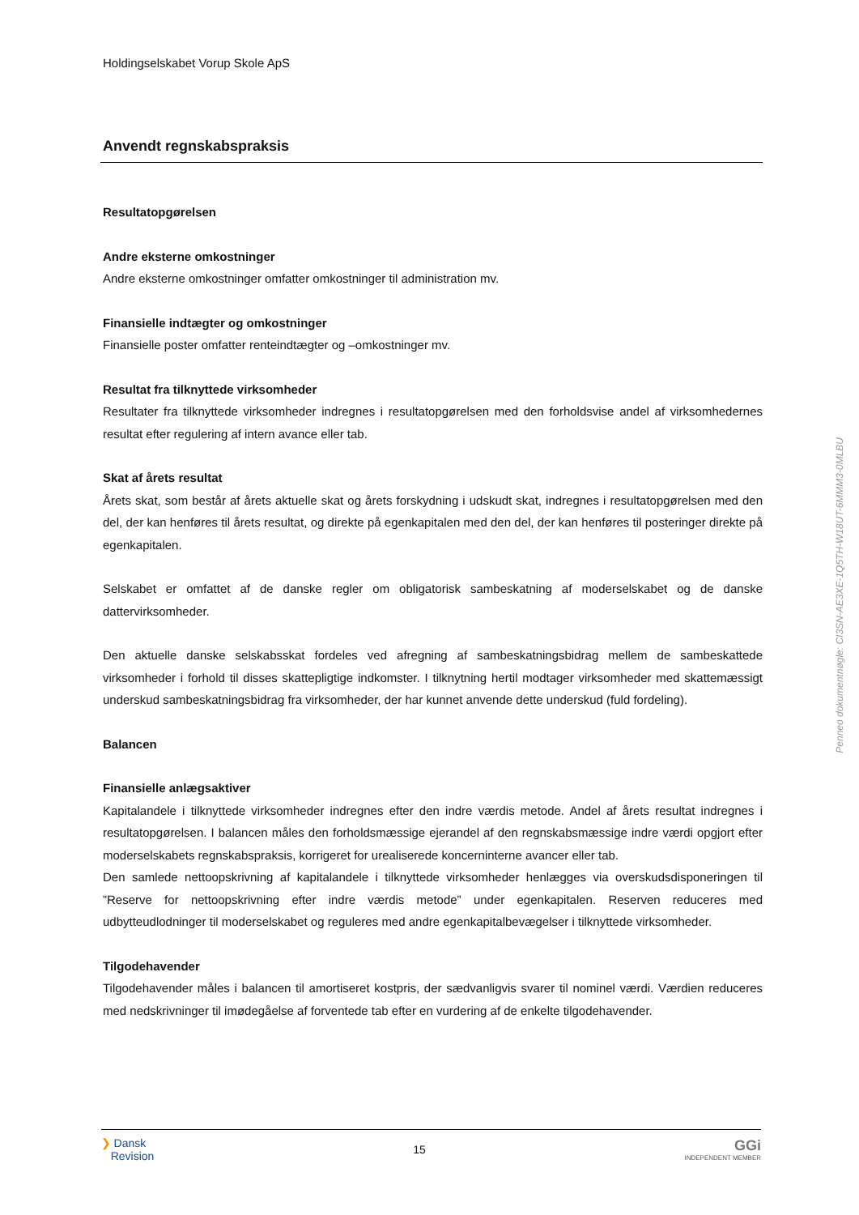Holdingselskabet Vorup Skole ApS
Anvendt regnskabspraksis
Resultatopgørelsen
Andre eksterne omkostninger
Andre eksterne omkostninger omfatter omkostninger til administration mv.
Finansielle indtægter og omkostninger
Finansielle poster omfatter renteindtægter og –omkostninger mv.
Resultat fra tilknyttede virksomheder
Resultater fra tilknyttede virksomheder indregnes i resultatopgørelsen med den forholdsvise andel af virksomhedernes resultat efter regulering af intern avance eller tab.
Skat af årets resultat
Årets skat, som består af årets aktuelle skat og årets forskydning i udskudt skat, indregnes i resultatopgørelsen med den del, der kan henføres til årets resultat, og direkte på egenkapitalen med den del, der kan henføres til posteringer direkte på egenkapitalen.
Selskabet er omfattet af de danske regler om obligatorisk sambeskatning af moderselskabet og de danske dattervirksomheder.
Den aktuelle danske selskabsskat fordeles ved afregning af sambeskatningsbidrag mellem de sambeskattede virksomheder i forhold til disses skattepligtige indkomster. I tilknytning hertil modtager virksomheder med skattemæssigt underskud sambeskatningsbidrag fra virksomheder, der har kunnet anvende dette underskud (fuld fordeling).
Balancen
Finansielle anlægsaktiver
Kapitalandele i tilknyttede virksomheder indregnes efter den indre værdis metode. Andel af årets resultat indregnes i resultatopgørelsen. I balancen måles den forholdsmæssige ejerandel af den regnskabsmæssige indre værdi opgjort efter moderselskabets regnskabspraksis, korrigeret for urealiserede koncerninterne avancer eller tab.
Den samlede nettoopskrivning af kapitalandele i tilknyttede virksomheder henlægges via overskudsdisponeringen til ”Reserve for nettoopskrivning efter indre værdis metode” under egenkapitalen. Reserven reduceres med udbytteudlodninger til moderselskabet og reguleres med andre egenkapitalbevægelser i tilknyttede virksomheder.
Tilgodehavender
Tilgodehavender måles i balancen til amortiseret kostpris, der sædvanligvis svarer til nominel værdi. Værdien reduceres med nedskrivninger til imødegåelse af forventede tab efter en vurdering af de enkelte tilgodehavender.
Penneo dokumentnøgle: CI3SN-AE3XE-1Q5TH-W18UT-6MMM3-0MLBU
❯ Dansk
Revision
15
GGi
INDEPENDENT MEMBER